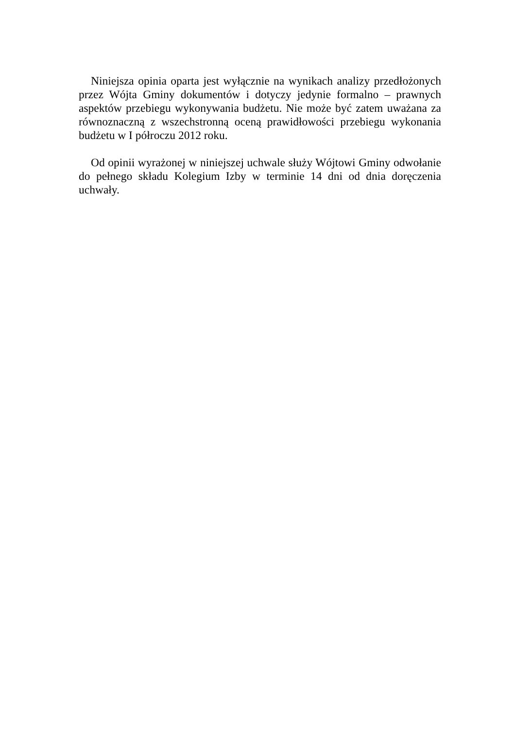Niniejsza opinia oparta jest wyłącznie na wynikach analizy przedłożonych przez Wójta Gminy dokumentów i dotyczy jedynie formalno – prawnych aspektów przebiegu wykonywania budżetu. Nie może być zatem uważana za równoznaczną z wszechstronną oceną prawidłowości przebiegu wykonania budżetu w I półroczu 2012 roku.
Od opinii wyrażonej w niniejszej uchwale służy Wójtowi Gminy odwołanie do pełnego składu Kolegium Izby w terminie 14 dni od dnia doręczenia uchwały.